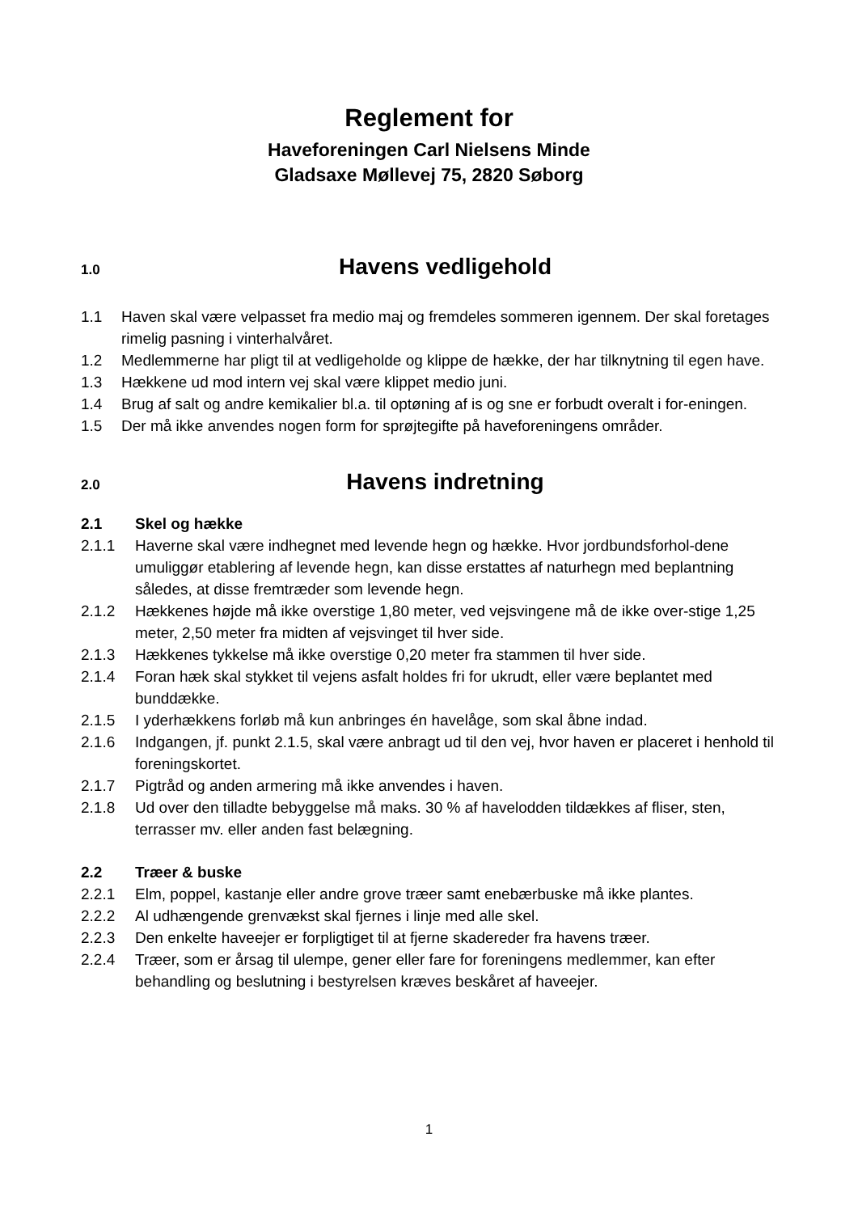Reglement for
Haveforeningen Carl Nielsens Minde
Gladsaxe Møllevej 75, 2820 Søborg
1.0 Havens vedligehold
1.1 Haven skal være velpasset fra medio maj og fremdeles sommeren igennem. Der skal foretages rimelig pasning i vinterhalvåret.
1.2 Medlemmerne har pligt til at vedligeholde og klippe de hække, der har tilknytning til egen have.
1.3 Hækkene ud mod intern vej skal være klippet medio juni.
1.4 Brug af salt og andre kemikalier bl.a. til optøning af is og sne er forbudt overalt i for-eningen.
1.5 Der må ikke anvendes nogen form for sprøjtegifte på haveforeningens områder.
2.0 Havens indretning
2.1 Skel og hække
2.1.1 Haverne skal være indhegnet med levende hegn og hække. Hvor jordbundsforhol-dene umuliggør etablering af levende hegn, kan disse erstattes af naturhegn med beplantning således, at disse fremtræder som levende hegn.
2.1.2 Hækkenes højde må ikke overstige 1,80 meter, ved vejsvingene må de ikke over-stige 1,25 meter, 2,50 meter fra midten af vejsvinget til hver side.
2.1.3 Hækkenes tykkelse må ikke overstige 0,20 meter fra stammen til hver side.
2.1.4 Foran hæk skal stykket til vejens asfalt holdes fri for ukrudt, eller være beplantet med bunddække.
2.1.5 I yderhækkens forløb må kun anbringes én havelåge, som skal åbne indad.
2.1.6 Indgangen, jf. punkt 2.1.5, skal være anbragt ud til den vej, hvor haven er placeret i henhold til foreningskortet.
2.1.7 Pigtråd og anden armering må ikke anvendes i haven.
2.1.8 Ud over den tilladte bebyggelse må maks. 30 % af havelodden tildækkes af fliser, sten, terrasser mv. eller anden fast belægning.
2.2 Træer & buske
2.2.1 Elm, poppel, kastanje eller andre grove træer samt enebærbuske må ikke plantes.
2.2.2 Al udhængende grenvækst skal fjernes i linje med alle skel.
2.2.3 Den enkelte haveejer er forpligtiget til at fjerne skadereder fra havens træer.
2.2.4 Træer, som er årsag til ulempe, gener eller fare for foreningens medlemmer, kan efter behandling og beslutning i bestyrelsen kræves beskåret af haveejer.
1